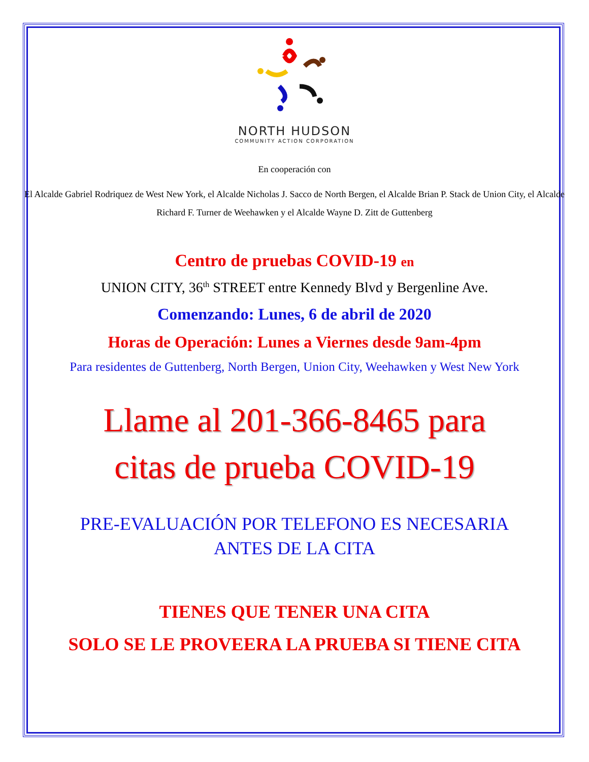NORTH HUDSON
COMMUNITY ACTION CORPORATION
En cooperación con
El Alcalde Gabriel Rodriquez de West New York, el Alcalde Nicholas J. Sacco de North Bergen, el Alcalde Brian P. Stack de Union City, el Alcalde Richard F. Turner de Weehawken y el Alcalde Wayne D. Zitt de Guttenberg
Centro de pruebas COVID-19 en
UNION CITY, 36<sup>th</sup> STREET entre Kennedy Blvd y Bergenline Ave.
Comenzando: Lunes, 6 de abril de 2020
Horas de Operación: Lunes a Viernes desde 9am-4pm
Para residentes de Guttenberg, North Bergen, Union City, Weehawken y West New York
Llame al 201-366-8465 para
citas de prueba COVID-19
PRE-EVALUACIÓN POR TELEFONO ES NECESARIA
ANTES DE LA CITA
TIENES QUE TENER UNA CITA
SOLO SE LE PROVEERA LA PRUEBA SI TIENE CITA